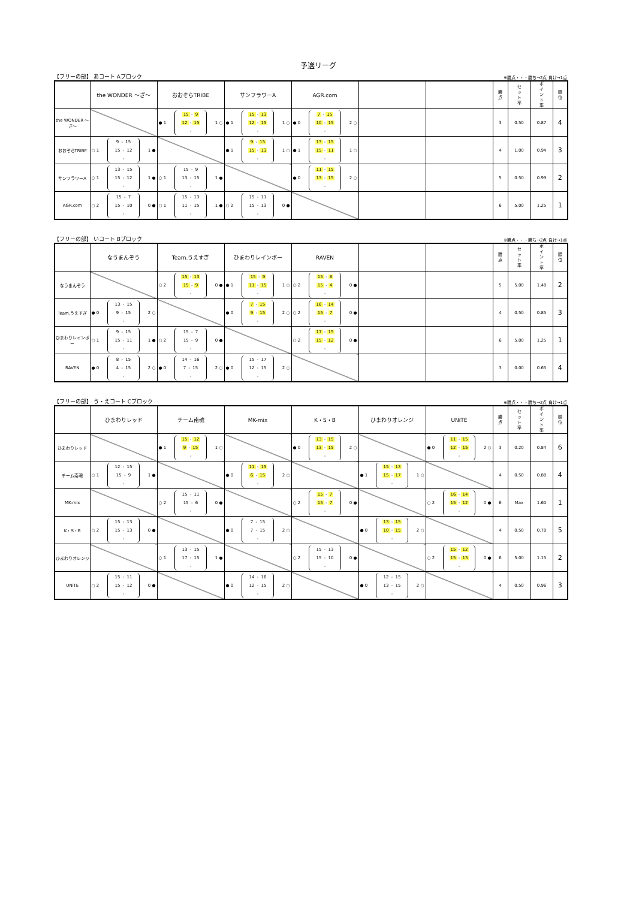予選リーグ
【フリーの部】 あコート Aブロック ※勝点・・・勝ち→2点 負け→1点
| | the WONDER ～ざ～ | おおぞらTRIBE | サンフラワーA | AGR.com | | | 勝 点 | セ ッ ト 率 | ポ イ ン ト 率 | 順 位 |
| --- | --- | --- | --- | --- | --- | --- | --- | --- | --- | --- |
| the WONDER ～ざ～ | | ● 1 15 - 9 12 - 15 - 1 ○ | ● 1 15 - 13 12 - 15 - 1 ○ | ● 0 7 - 15 10 - 15 - 2 ○ | | | 3 | 0.50 | 0.87 | 4 |
| おおぞらTRIBE | ○ 1 9 - 15 15 - 12 - 1 ● | | ● 1 9 - 15 15 - 13 - 1 ○ | ● 1 13 - 15 15 - 11 - 1 ○ | | | 4 | 1.00 | 0.94 | 3 |
| サンフラワーA | ○ 1 13 - 15 15 - 12 - 1 ● | ○ 1 15 - 9 13 - 15 - 1 ● | | ● 0 11 - 15 13 - 15 - 2 ○ | | | 5 | 0.50 | 0.99 | 2 |
| AGR.com | ○ 2 15 - 7 15 - 10 - 0 ● | ○ 1 15 - 13 11 - 15 - 1 ● | ○ 2 15 - 11 15 - 13 - 0 ● | | | | 6 | 5.00 | 1.25 | 1 |
【フリーの部】 いコート Bブロック ※勝点・・・勝ち→2点 負け→1点
| | なうまんぞう | Team.うえすぎ | ひまわりレインボー | RAVEN | | | 勝 点 | セ ッ ト 率 | ポ イ ン ト 率 | 順 位 |
| --- | --- | --- | --- | --- | --- | --- | --- | --- | --- | --- |
| なうまんぞう | | ○ 2 15 - 13 15 - 9 - 0 ● | ● 1 15 - 9 11 - 15 - 1 ○ | ○ 2 15 - 8 15 - 4 - 0 ● | | | 5 | 5.00 | 1.48 | 2 |
| Team.うえすぎ | ● 0 13 - 15 9 - 15 - 2 ○ | | ● 0 7 - 15 9 - 15 - 2 ○ | ○ 2 16 - 14 15 - 7 - 0 ● | | | 4 | 0.50 | 0.85 | 3 |
| ひまわりレインボー | ○ 1 9 - 15 15 - 11 - 1 ● | ○ 2 15 - 7 15 - 9 - 0 ● | | ○ 2 17 - 15 15 - 12 - 0 ● | | | 6 | 5.00 | 1.25 | 1 |
| RAVEN | ● 0 8 - 15 4 - 15 - 2 ○ | ● 0 14 - 16 7 - 15 - 2 ○ | ● 0 15 - 17 12 - 15 - 2 ○ | | | | 3 | 0.00 | 0.65 | 4 |
【フリーの部】 う・えコート Cブロック ※勝点・・・勝ち→2点 負け→1点
| | ひまわりレッド | チーム南魂 | MK-mix | K・S・B | ひまわりオレンジ | UNiTE | 勝 点 | セ ッ ト 率 | ポ イ ン ト 率 | 順 位 |
| --- | --- | --- | --- | --- | --- | --- | --- | --- | --- | --- |
| ひまわりレッド | | ● 1 15 - 12 9 - 15 - 1 ○ | | ● 0 13 - 15 13 - 15 - 2 ○ | | ● 0 11 - 15 12 - 15 - 2 ○ | 3 | 0.20 | 0.84 | 6 |
| チーム南魂 | ○ 1 12 - 15 15 - 9 - 1 ● | | ● 0 11 - 15 6 - 15 - 2 ○ | | ● 1 15 - 13 15 - 17 - 1 ○ | | 4 | 0.50 | 0.88 | 4 |
| MK-mix | | ○ 2 15 - 11 15 - 6 - 0 ● | | ○ 2 15 - 7 15 - 7 - 0 ● | | ○ 2 16 - 14 15 - 12 - 0 ● | 6 | Max | 1.60 | 1 |
| K・S・B | ○ 2 15 - 13 15 - 13 - 0 ● | | ● 0 7 - 15 7 - 15 - 2 ○ | | ● 0 13 - 15 10 - 15 - 2 ○ | | 4 | 0.50 | 0.78 | 5 |
| ひまわりオレンジ | | ○ 1 13 - 15 17 - 15 - 1 ● | | ○ 2 15 - 13 15 - 10 - 0 ● | | ○ 2 15 - 12 15 - 13 - 0 ● | 6 | 5.00 | 1.15 | 2 |
| UNiTE | ○ 2 15 - 11 15 - 12 - 0 ● | | ● 0 14 - 16 12 - 15 - 2 ○ | | ● 0 12 - 15 13 - 15 - 2 ○ | | 4 | 0.50 | 0.96 | 3 |